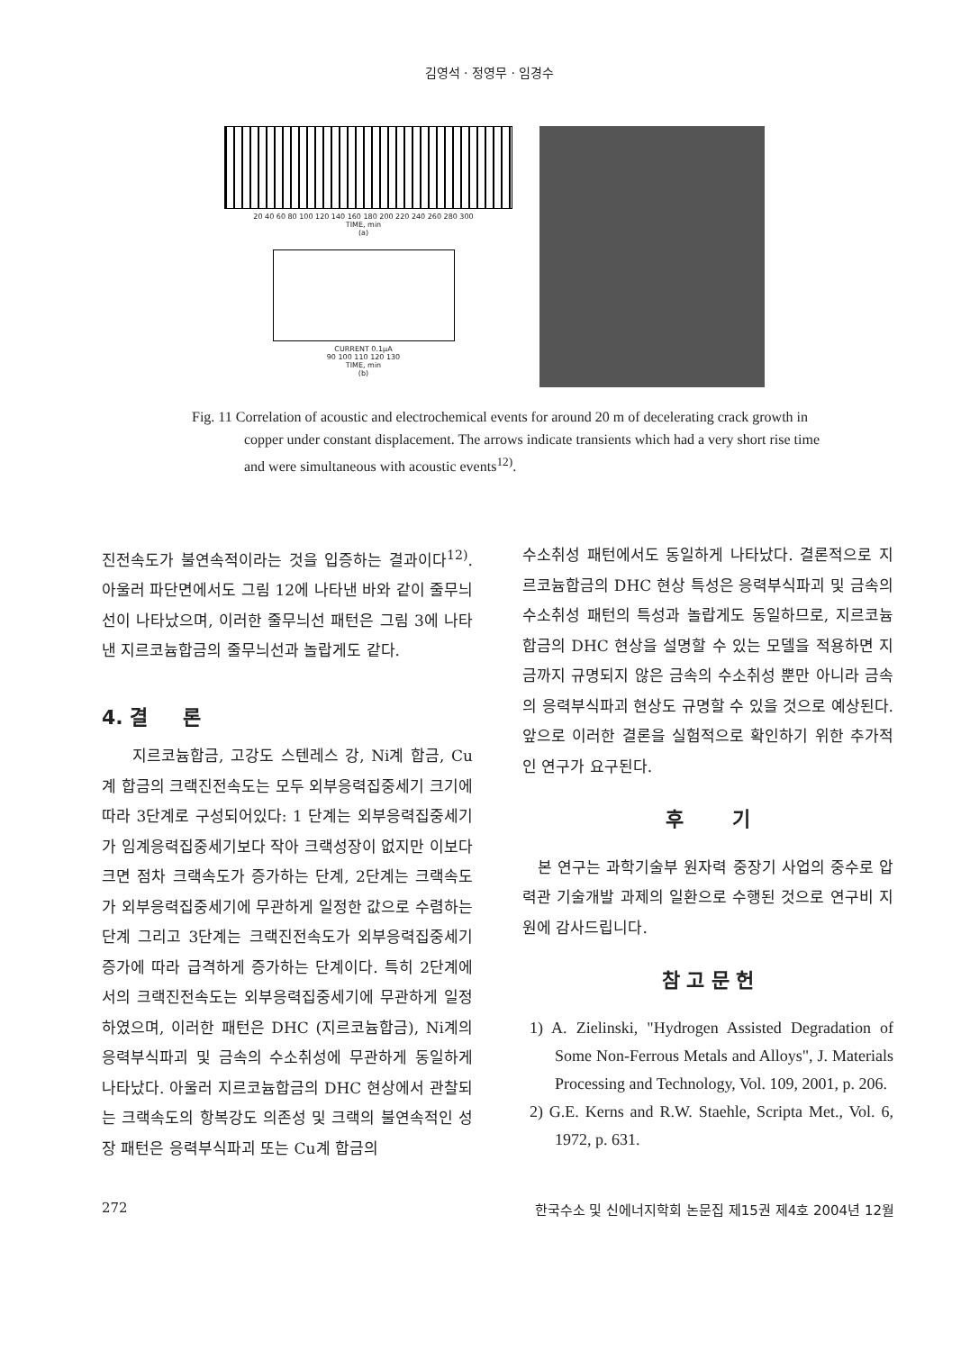김영석 · 정영무 · 임경수
20 40 60 80 100 120 140 160 180 200 220 240 260 280 300
TIME, min
(a)
CURRENT 0.1μA
90 100 110 120 130
TIME, min
(b)
Fig. 11 Correlation of acoustic and electrochemical events for around 20 m of decelerating crack growth in copper under constant displacement. The arrows indicate transients which had a very short rise time and were simultaneous with acoustic events<sup>12)</sup>.
진전속도가 불연속적이라는 것을 입증하는 결과이다<sup>12)</sup>. 아울러 파단면에서도 그림 12에 나타낸 바와 같이 줄무늬선이 나타났으며, 이러한 줄무늬선 패턴은 그림 3에 나타낸 지르코늄합금의 줄무늬선과 놀랍게도 같다.
4. 결 론
지르코늄합금, 고강도 스텐레스 강, Ni계 합금, Cu계 합금의 크랙진전속도는 모두 외부응력집중세기 크기에 따라 3단계로 구성되어있다: 1 단계는 외부응력집중세기가 임계응력집중세기보다 작아 크랙성장이 없지만 이보다 크면 점차 크랙속도가 증가하는 단계, 2단계는 크랙속도가 외부응력집중세기에 무관하게 일정한 값으로 수렴하는 단계 그리고 3단계는 크랙진전속도가 외부응력집중세기 증가에 따라 급격하게 증가하는 단계이다. 특히 2단계에서의 크랙진전속도는 외부응력집중세기에 무관하게 일정하였으며, 이러한 패턴은 DHC (지르코늄합금), Ni계의 응력부식파괴 및 금속의 수소취성에 무관하게 동일하게 나타났다. 아울러 지르코늄합금의 DHC 현상에서 관찰되는 크랙속도의 항복강도 의존성 및 크랙의 불연속적인 성장 패턴은 응력부식파괴 또는 Cu계 합금의
수소취성 패턴에서도 동일하게 나타났다. 결론적으로 지르코늄합금의 DHC 현상 특성은 응력부식파괴 및 금속의 수소취성 패턴의 특성과 놀랍게도 동일하므로, 지르코늄합금의 DHC 현상을 설명할 수 있는 모델을 적용하면 지금까지 규명되지 않은 금속의 수소취성 뿐만 아니라 금속의 응력부식파괴 현상도 규명할 수 있을 것으로 예상된다. 앞으로 이러한 결론을 실험적으로 확인하기 위한 추가적인 연구가 요구된다.
후 기
본 연구는 과학기술부 원자력 중장기 사업의 중수로 압력관 기술개발 과제의 일환으로 수행된 것으로 연구비 지원에 감사드립니다.
참 고 문 헌
1) A. Zielinski, "Hydrogen Assisted Degradation of Some Non-Ferrous Metals and Alloys", J. Materials Processing and Technology, Vol. 109, 2001, p. 206.
2) G.E. Kerns and R.W. Staehle, Scripta Met., Vol. 6, 1972, p. 631.
272 한국수소 및 신에너지학회 논문집 제15권 제4호 2004년 12월